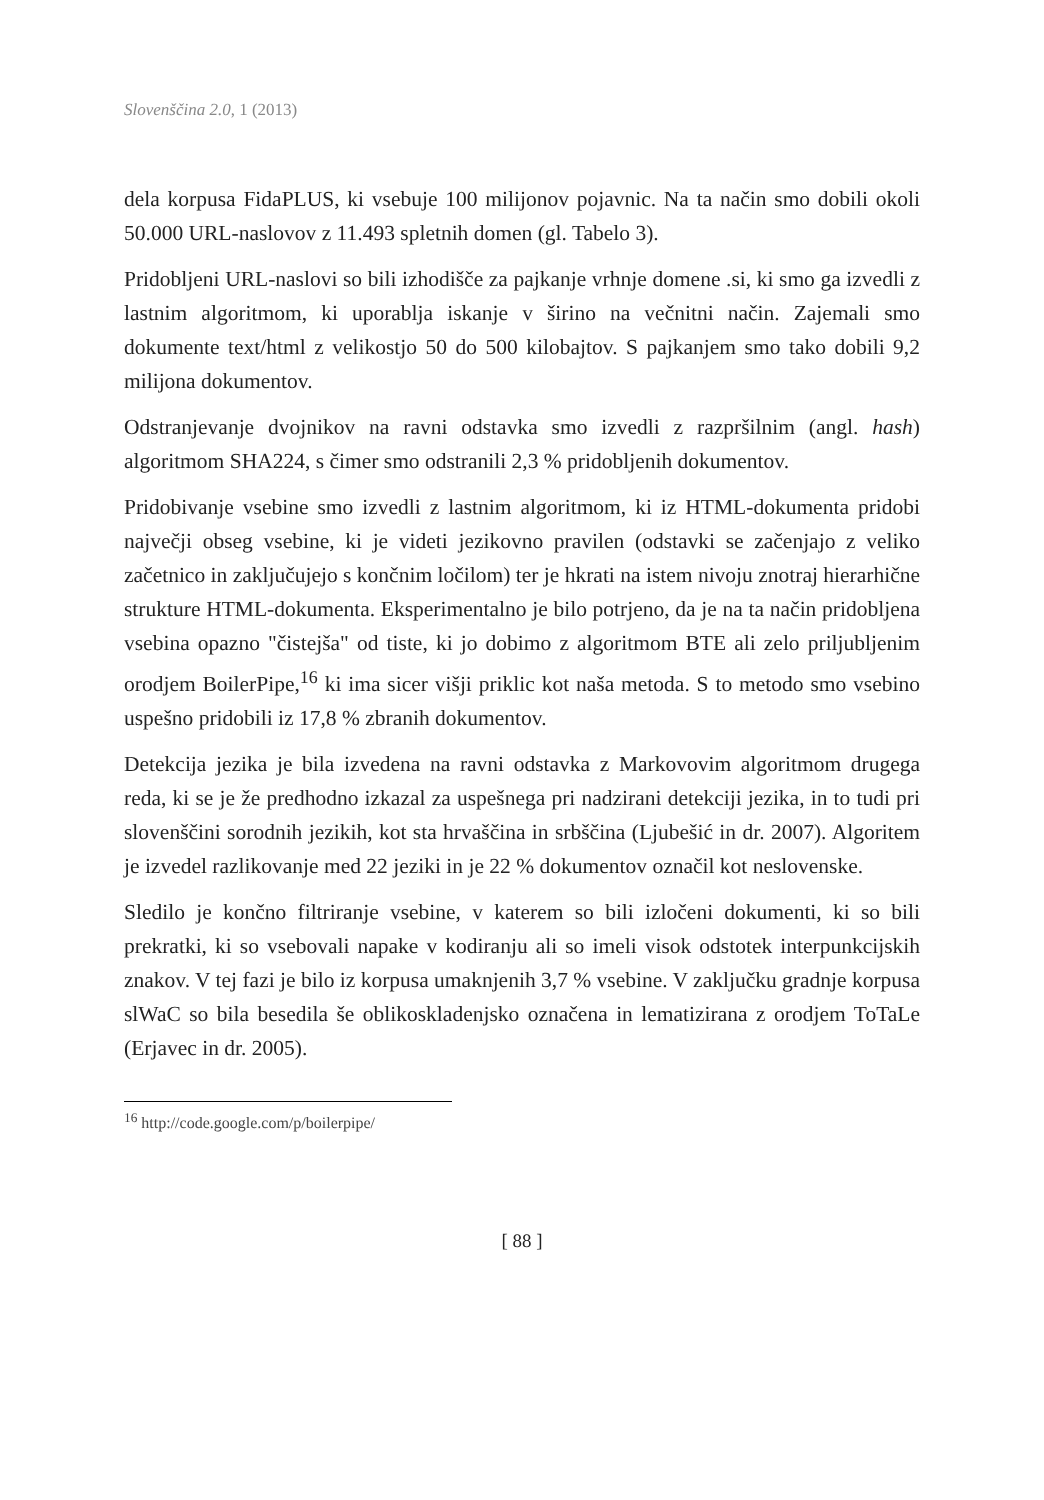Slovenščina 2.0, 1 (2013)
dela korpusa FidaPLUS, ki vsebuje 100 milijonov pojavnic. Na ta način smo dobili okoli 50.000 URL-naslovov z 11.493 spletnih domen (gl. Tabelo 3).
Pridobljeni URL-naslovi so bili izhodišče za pajkanje vrhnje domene .si, ki smo ga izvedli z lastnim algoritmom, ki uporablja iskanje v širino na večnitni način. Zajemali smo dokumente text/html z velikostjo 50 do 500 kilobajtov. S pajkanjem smo tako dobili 9,2 milijona dokumentov.
Odstranjevanje dvojnikov na ravni odstavka smo izvedli z razpršilnim (angl. hash) algoritmom SHA224, s čimer smo odstranili 2,3 % pridobljenih dokumentov.
Pridobivanje vsebine smo izvedli z lastnim algoritmom, ki iz HTML-dokumenta pridobi največji obseg vsebine, ki je videti jezikovno pravilen (odstavki se začenjajo z veliko začetnico in zaključujejo s končnim ločilom) ter je hkrati na istem nivoju znotraj hierarhične strukture HTML-dokumenta. Eksperimentalno je bilo potrjeno, da je na ta način pridobljena vsebina opazno "čistejša" od tiste, ki jo dobimo z algoritmom BTE ali zelo priljubljenim orodjem BoilerPipe,<sup>16</sup> ki ima sicer višji priklic kot naša metoda. S to metodo smo vsebino uspešno pridobili iz 17,8 % zbranih dokumentov.
Detekcija jezika je bila izvedena na ravni odstavka z Markovovim algoritmom drugega reda, ki se je že predhodno izkazal za uspešnega pri nadzirani detekciji jezika, in to tudi pri slovenščini sorodnih jezikih, kot sta hrvaščina in srbščina (Ljubešić in dr. 2007). Algoritem je izvedel razlikovanje med 22 jeziki in je 22 % dokumentov označil kot neslovenske.
Sledilo je končno filtriranje vsebine, v katerem so bili izločeni dokumenti, ki so bili prekratki, ki so vsebovali napake v kodiranju ali so imeli visok odstotek interpunkcijskih znakov. V tej fazi je bilo iz korpusa umaknjenih 3,7 % vsebine. V zaključku gradnje korpusa slWaC so bila besedila še oblikoskladenjsko označena in lematizirana z orodjem ToTaLe (Erjavec in dr. 2005).
<sup>16</sup> http://code.google.com/p/boilerpipe/
[ 88 ]